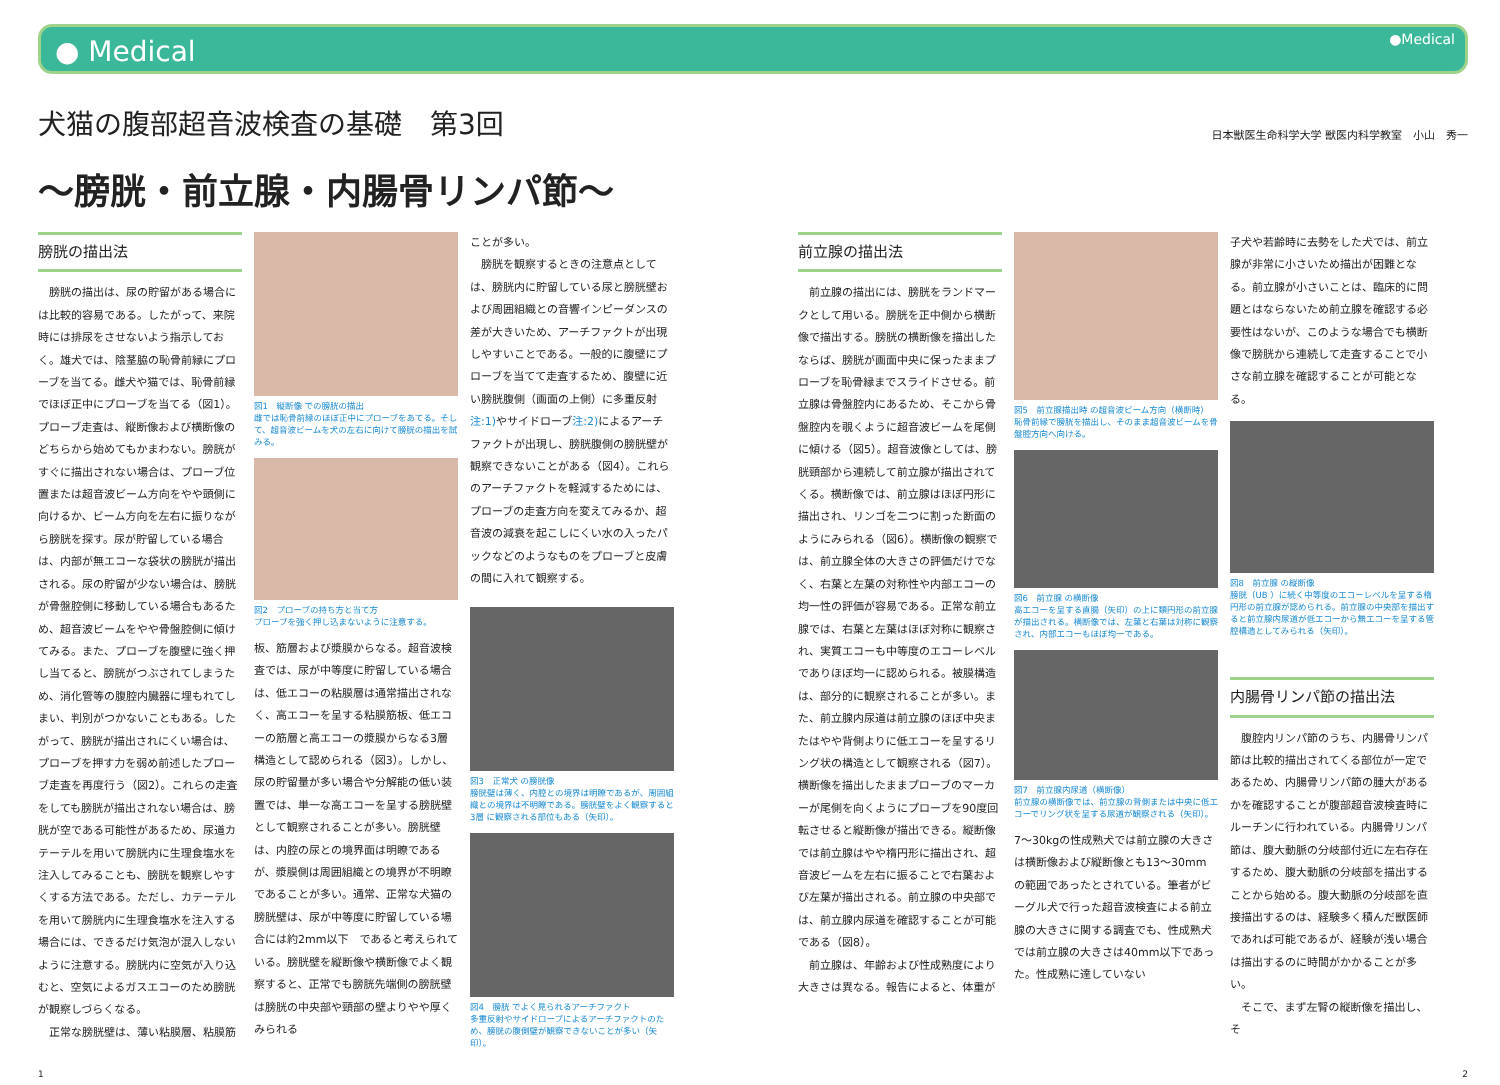● Medical ●Medical
犬猫の腹部超音波検査の基礎　第3回
日本獣医生命科学大学 獣医内科学教室　小山　秀一
～膀胱・前立腺・内腸骨リンパ節～
膀胱の描出法
膀胱の描出は、尿の貯留がある場合には比較的容易である。したがって、来院時には排尿をさせないよう指示しておく。雄犬では、陰茎脇の恥骨前縁にプローブを当てる。雌犬や猫では、恥骨前縁でほぼ正中にプローブを当てる（図1）。プローブ走査は、縦断像および横断像のどちらから始めてもかまわない。膀胱がすぐに描出されない場合は、プローブ位置または超音波ビーム方向をやや頭側に向けるか、ビーム方向を左右に振りながら膀胱を探す。尿が貯留している場合は、内部が無エコーな袋状の膀胱が描出される。尿の貯留が少ない場合は、膀胱が骨盤腔側に移動している場合もあるため、超音波ビームをやや骨盤腔側に傾けてみる。また、プローブを腹壁に強く押し当てると、膀胱がつぶされてしまうため、消化管等の腹腔内臓器に埋もれてしまい、判別がつかないこともある。したがって、膀胱が描出されにくい場合は、プローブを押す力を弱め前述したプローブ走査を再度行う（図2）。これらの走査をしても膀胱が描出されない場合は、膀胱が空である可能性があるため、尿道カテーテルを用いて膀胱内に生理食塩水を注入してみることも、膀胱を観察しやすくする方法である。ただし、カテーテルを用いて膀胱内に生理食塩水を注入する場合には、できるだけ気泡が混入しないように注意する。膀胱内に空気が入り込むと、空気によるガスエコーのため膀胱が観察しづらくなる。
正常な膀胱壁は、薄い粘膜層、粘膜筋
図1　縦断像 での膀胱の描出
雌では恥骨前縁のほぼ正中にプローブをあてる。そして、超音波ビームを犬の左右に向けて膀胱の描出を試みる。
図2　プローブの持ち方と当て方
プローブを強く押し込まないように注意する。
板、筋層および漿膜からなる。超音波検査では、尿が中等度に貯留している場合は、低エコーの粘膜層は通常描出されなく、高エコーを呈する粘膜筋板、低エコーの筋層と高エコーの漿膜からなる3層構造として認められる（図3）。しかし、尿の貯留量が多い場合や分解能の低い装置では、単一な高エコーを呈する膀胱壁として観察されることが多い。膀胱壁は、内腔の尿との境界面は明瞭であるが、漿膜側は周囲組織との境界が不明瞭であることが多い。通常、正常な犬猫の膀胱壁は、尿が中等度に貯留している場合には約2mm以下　であると考えられている。膀胱壁を縦断像や横断像でよく観察すると、正常でも膀胱先端側の膀胱壁は膀胱の中央部や頸部の壁よりやや厚くみられる
ことが多い。
膀胱を観察するときの注意点としては、膀胱内に貯留している尿と膀胱壁および周囲組織との音響インピーダンスの差が大きいため、アーチファクトが出現しやすいことである。一般的に腹壁にプローブを当てて走査するため、腹壁に近い膀胱腹側（画面の上側）に多重反射注:1) やサイドローブ注:2) によるアーチファクトが出現し、膀胱腹側の膀胱壁が観察できないことがある（図4）。これらのアーチファクトを軽減するためには、プローブの走査方向を変えてみるか、超音波の減衰を起こしにくい水の入ったパックなどのようなものをプローブと皮膚の間に入れて観察する。
図3　正常犬 の膀胱像
膀胱壁は薄く、内腔との境界は明瞭であるが、周囲組織との境界は不明瞭である。膀胱壁をよく観察すると3層 に観察される部位もある（矢印）。
図4　膀胱 でよく見られるアーチファクト
多重反射やサイドローブによるアーチファクトのため、膀胱の腹側壁が観察できないことが多い（矢印）。
前立腺の描出法
前立腺の描出には、膀胱をランドマークとして用いる。膀胱を正中側から横断像で描出する。膀胱の横断像を描出したならば、膀胱が画面中央に保ったままプローブを恥骨縁までスライドさせる。前立腺は骨盤腔内にあるため、そこから骨盤腔内を覗くように超音波ビームを尾側に傾ける（図5）。超音波像としては、膀胱頸部から連続して前立腺が描出されてくる。横断像では、前立腺はほぼ円形に描出され、リンゴを二つに割った断面のようにみられる（図6）。横断像の観察では、前立腺全体の大きさの評価だけでなく、右葉と左葉の対称性や内部エコーの均一性の評価が容易である。正常な前立腺では、右葉と左葉はほぼ対称に観察され、実質エコーも中等度のエコーレベルでありほぼ均一に認められる。被膜構造は、部分的に観察されることが多い。また、前立腺内尿道は前立腺のほぼ中央またはやや背側よりに低エコーを呈するリング状の構造として観察される（図7）。横断像を描出したままプローブのマーカーが尾側を向くようにプローブを90度回転させると縦断像が描出できる。縦断像では前立腺はやや楕円形に描出され、超音波ビームを左右に振ることで右葉および左葉が描出される。前立腺の中央部では、前立腺内尿道を確認することが可能である（図8）。
前立腺は、年齢および性成熟度により大きさは異なる。報告によると、体重が
図5　前立腺描出時 の超音波ビーム方向（横断時）
恥骨前縁で膀胱を描出し、そのまま超音波ビームを骨盤腔方向へ向ける。
図6　前立腺 の横断像
高エコーを呈する直腸（矢印）の上に類円形の前立腺が描出される。横断像では、左葉と右葉は対称に観察され、内部エコーもほぼ均一である。
図7　前立腺内尿道（横断像）
前立腺の横断像では、前立腺の背側または中央に低エコーでリング状を呈する尿道が観察される（矢印）。
7～30kgの性成熟犬では前立腺の大きさは横断像および縦断像とも13～30mm　の範囲であったとされている。筆者がビーグル犬で行った超音波検査による前立腺の大きさに関する調査でも、性成熟犬では前立腺の大きさは40mm以下であった。性成熟に達していない
子犬や若齢時に去勢をした犬では、前立腺が非常に小さいため描出が困難となる。前立腺が小さいことは、臨床的に問題とはならないため前立腺を確認する必要性はないが、このような場合でも横断像で膀胱から連続して走査することで小さな前立腺を確認することが可能となる。
図8　前立腺 の縦断像
膀胱（UB ）に続く中等度のエコーレベルを呈する楕円形の前立腺が認められる。前立腺の中央部を描出すると前立腺内尿道が低エコーから無エコーを呈する管腔構造としてみられる（矢印）。
内腸骨リンパ節の描出法
腹腔内リンパ節のうち、内腸骨リンパ節は比較的描出されてくる部位が一定であるため、内腸骨リンパ節の腫大があるかを確認することが腹部超音波検査時にルーチンに行われている。内腸骨リンパ節は、腹大動脈の分岐部付近に左右存在するため、腹大動脈の分岐部を描出することから始める。腹大動脈の分岐部を直接描出するのは、経験多く積んだ獣医師であれば可能であるが、経験が浅い場合は描出するのに時間がかかることが多い。
そこで、まず左腎の縦断像を描出し、そ
1 2